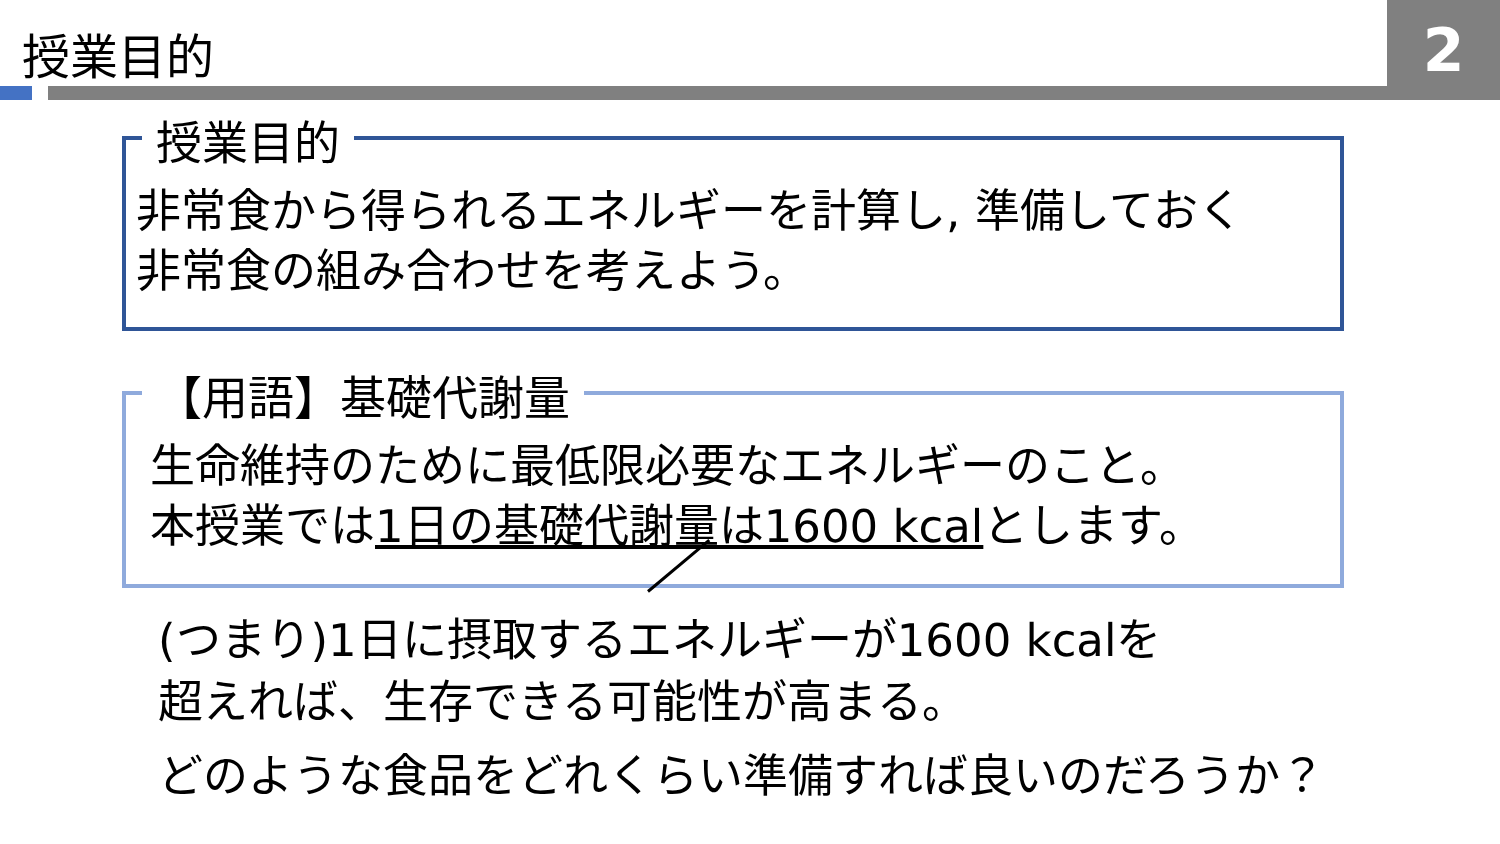授業目的
2
授業目的
非常食から得られるエネルギーを計算し, 準備しておく
非常食の組み合わせを考えよう。
【用語】基礎代謝量
生命維持のために最低限必要なエネルギーのこと。
本授業では1日の基礎代謝量は1600 kcalとします。
(つまり)1日に摂取するエネルギーが1600 kcalを
超えれば、生存できる可能性が高まる。
どのような食品をどれくらい準備すれば良いのだろうか？